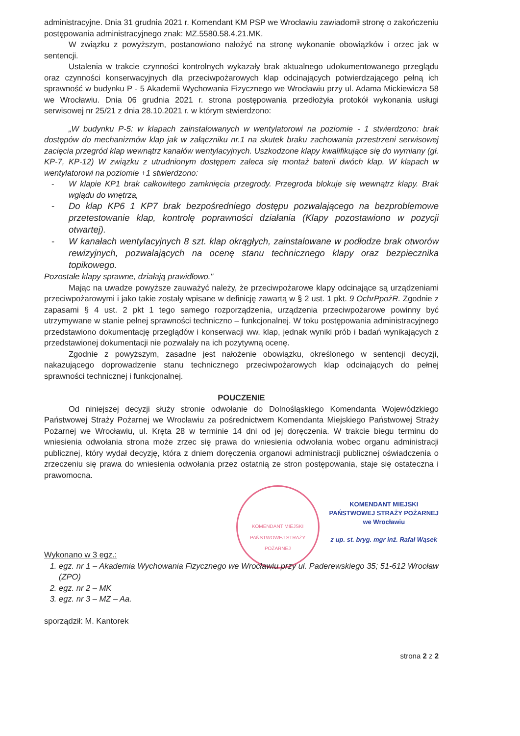administracyjne. Dnia 31 grudnia 2021 r. Komendant KM PSP we Wrocławiu zawiadomił stronę o zakończeniu postępowania administracyjnego znak: MZ.5580.58.4.21.MK.
W związku z powyższym, postanowiono nałożyć na stronę wykonanie obowiązków i orzec jak w sentencji.
Ustalenia w trakcie czynności kontrolnych wykazały brak aktualnego udokumentowanego przeglądu oraz czynności konserwacyjnych dla przeciwpożarowych klap odcinających potwierdzającego pełną ich sprawność w budynku P - 5 Akademii Wychowania Fizycznego we Wrocławiu przy ul. Adama Mickiewicza 58 we Wrocławiu. Dnia 06 grudnia 2021 r. strona postępowania przedłożyła protokół wykonania usługi serwisowej nr 25/21 z dnia 28.10.2021 r. w którym stwierdzono:
„W budynku P-5: w klapach zainstalowanych w wentylatorowi na poziomie - 1 stwierdzono: brak dostępów do mechanizmów klap jak w załączniku nr.1 na skutek braku zachowania przestrzeni serwisowej zacięcia przegród klap wewnątrz kanałów wentylacyjnych. Uszkodzone klapy kwalifikujące się do wymiany (gł. KP-7, KP-12) W związku z utrudnionym dostępem zaleca się montaż baterii dwóch klap. W klapach w wentylatorowi na poziomie +1 stwierdzono:
- W klapie KP1 brak całkowitego zamknięcia przegrody. Przegroda blokuje się wewnątrz klapy. Brak wglądu do wnętrza,
- Do klap KP6 1 KP7 brak bezpośredniego dostępu pozwalającego na bezproblemowe przetestowanie klap, kontrolę poprawności działania (Klapy pozostawiono w pozycji otwartej).
- W kanałach wentylacyjnych 8 szt. klap okrągłych, zainstalowane w podłodze brak otworów rewizyjnych, pozwalających na ocenę stanu technicznego klapy oraz bezpiecznika topikowego.
Pozostałe klapy sprawne, działają prawidłowo."
Mając na uwadze powyższe zauważyć należy, że przeciwpożarowe klapy odcinające są urządzeniami przeciwpożarowymi i jako takie zostały wpisane w definicję zawartą w § 2 ust. 1 pkt. 9 OchrPpożR. Zgodnie z zapasami § 4 ust. 2 pkt 1 tego samego rozporządzenia, urządzenia przeciwpożarowe powinny być utrzymywane w stanie pełnej sprawności techniczno – funkcjonalnej. W toku postępowania administracyjnego przedstawiono dokumentację przeglądów i konserwacji ww. klap, jednak wyniki prób i badań wynikających z przedstawionej dokumentacji nie pozwalały na ich pozytywną ocenę.
Zgodnie z powyższym, zasadne jest nałożenie obowiązku, określonego w sentencji decyzji, nakazującego doprowadzenie stanu technicznego przeciwpożarowych klap odcinających do pełnej sprawności technicznej i funkcjonalnej.
POUCZENIE
Od niniejszej decyzji służy stronie odwołanie do Dolnośląskiego Komendanta Wojewódzkiego Państwowej Straży Pożarnej we Wrocławiu za pośrednictwem Komendanta Miejskiego Państwowej Straży Pożarnej we Wrocławiu, ul. Kręta 28 w terminie 14 dni od jej doręczenia. W trakcie biegu terminu do wniesienia odwołania strona może zrzec się prawa do wniesienia odwołania wobec organu administracji publicznej, który wydał decyzję, która z dniem doręczenia organowi administracji publicznej oświadczenia o zrzeczeniu się prawa do wniesienia odwołania przez ostatnią ze stron postępowania, staje się ostateczna i prawomocna.
KOMENDANT MIEJSKI PAŃSTWOWEJ STRAŻY POŻARNEJ
KOMENDANT MIEJSKI
PAŃSTWOWEJ STRAŻY POŻARNEJ
we Wrocławiu
z up. st. bryg. mgr inż. Rafał Wąsek
Wykonano w 3 egz.:
1. egz. nr 1 – Akademia Wychowania Fizycznego we Wrocławiu przy ul. Paderewskiego 35; 51-612 Wrocław (ZPO)
2. egz. nr 2 – MK
3. egz. nr 3 – MZ – Aa.
sporządził: M. Kantorek
strona 2 z 2